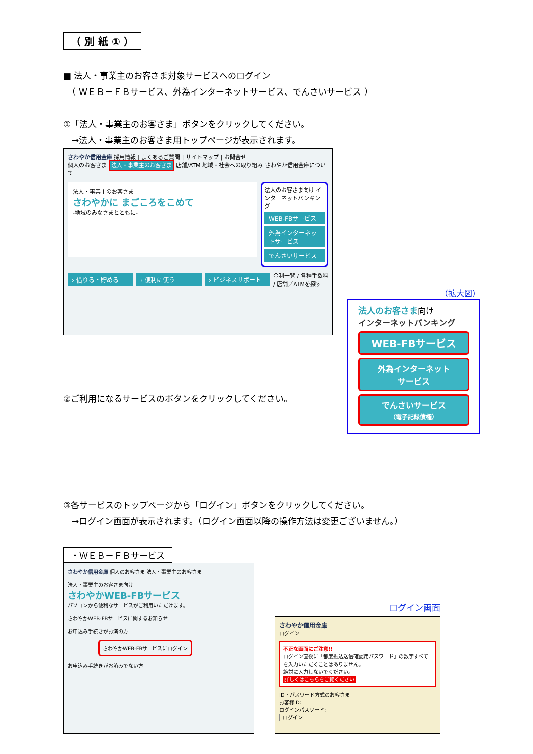（ 別 紙 ① ）
■ 法人・事業主のお客さま対象サービスへのログイン
　（ ＷＥＢ－ＦＢサービス、外為インターネットサービス、でんさいサービス ）
①「法人・事業主のお客さま」ボタンをクリックしてください。
　→法人・事業主のお客さま用トップページが表示されます。
さわやか信用金庫 採用情報 | よくあるご質問 | サイトマップ | お問合せ
個人のお客さま 法人・事業主のお客さま 店舗/ATM 地域・社会への取り組み さわやか信用金庫について
法人・事業主のお客さま
さわやかに まごころをこめて
-地域のみなさまとともに-
法人のお客さま向け インターネットバンキング
WEB-FBサービス
外為インターネットサービス
でんさいサービス
› 借りる・貯める › 便利に使う › ビジネスサポート
金利一覧 / 各種手数料 / 店舗／ATMを探す
（拡大図）
法人のお客さま向け
インターネットバンキング
WEB-FBサービス
外為インターネット
サービス
でんさいサービス
（電子記録債権）
②ご利用になるサービスのボタンをクリックしてください。
③各サービスのトップページから「ログイン」ボタンをクリックしてください。
　→ログイン画面が表示されます。（ログイン画面以降の操作方法は変更ございません。）
・ＷＥＢ－ＦＢサービス
さわやか信用金庫 個人のお客さま 法人・事業主のお客さま
法人・事業主のお客さま向け
さわやかWEB-FBサービス
パソコンから便利なサービスがご利用いただけます。
さわやかWEB-FBサービスに関するお知らせ
お申込み手続きがお済の方
さわやかWEB-FBサービスにログイン
お申込み手続きがお済みでない方
ログイン画面
さわやか信用金庫
ログイン
不正な画面にご注意!!
ログイン直後に「都度振込送信確認用パスワード」の数字すべてを入力いただくことはありません。
絶対に入力しないでください。
詳しくはこちらをご覧ください
ID・パスワード方式のお客さま
お客様ID:
ログインパスワード:
ログイン